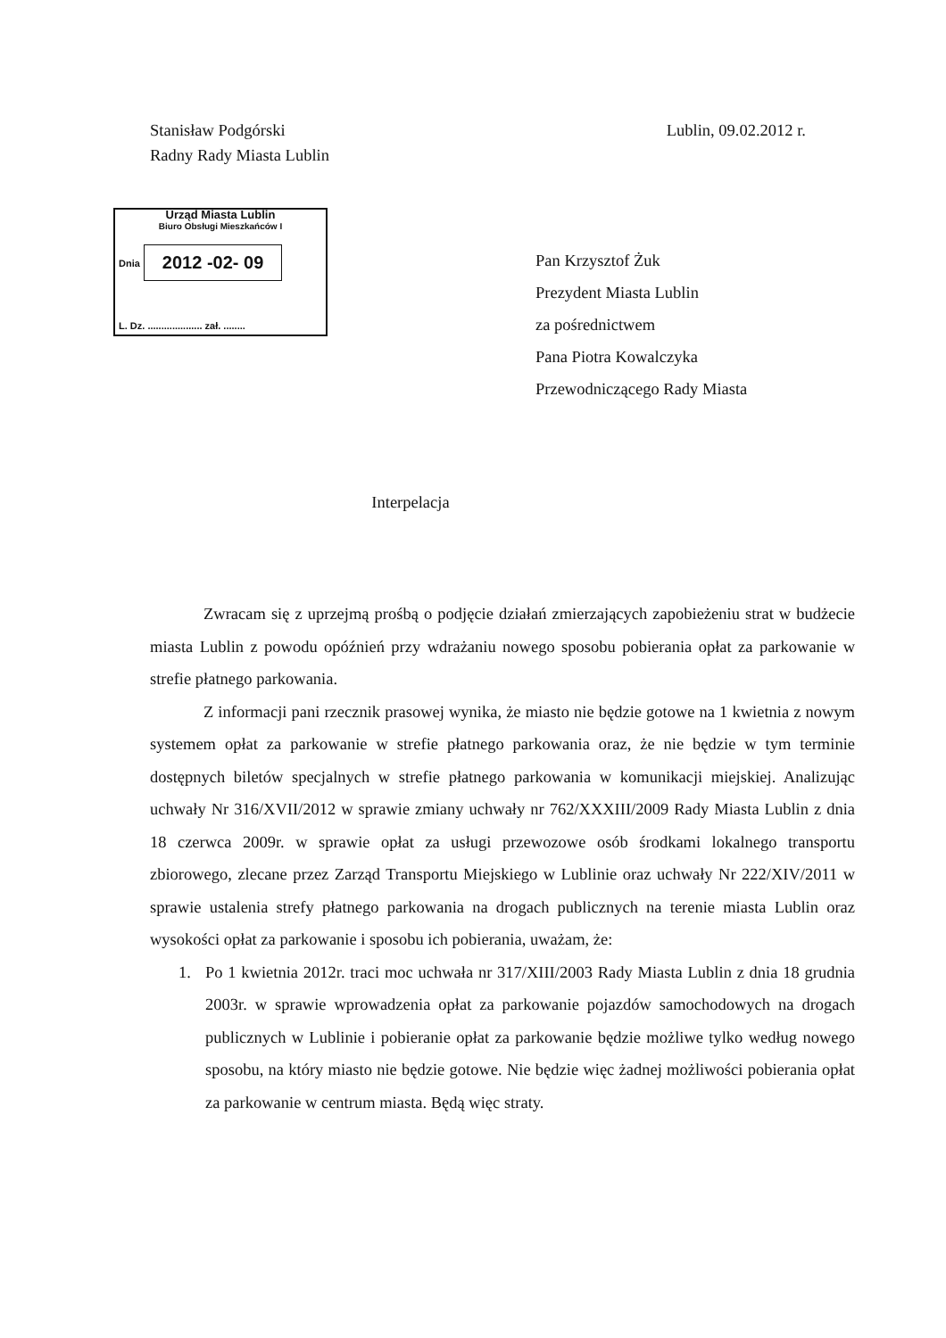Stanisław Podgórski
Radny Rady Miasta Lublin
Lublin, 09.02.2012 r.
Urząd Miasta Lublin
Biuro Obsługi Mieszkańców I
Dnia 2012 -02- 09
L. Dz. .................... zał. ........
Pan Krzysztof Żuk
Prezydent Miasta Lublin
za pośrednictwem
Pana Piotra Kowalczyka
Przewodniczącego Rady Miasta
Interpelacja
Zwracam się z uprzejmą prośbą o podjęcie działań zmierzających zapobieżeniu strat w budżecie miasta Lublin z powodu opóźnień przy wdrażaniu nowego sposobu pobierania opłat za parkowanie w strefie płatnego parkowania.
Z informacji pani rzecznik prasowej wynika, że miasto nie będzie gotowe na 1 kwietnia z nowym systemem opłat za parkowanie w strefie płatnego parkowania oraz, że nie będzie w tym terminie dostępnych biletów specjalnych w strefie płatnego parkowania w komunikacji miejskiej. Analizując uchwały Nr 316/XVII/2012 w sprawie zmiany uchwały nr 762/XXXIII/2009 Rady Miasta Lublin z dnia 18 czerwca 2009r. w sprawie opłat za usługi przewozowe osób środkami lokalnego transportu zbiorowego, zlecane przez Zarząd Transportu Miejskiego w Lublinie oraz uchwały Nr 222/XIV/2011 w sprawie ustalenia strefy płatnego parkowania na drogach publicznych na terenie miasta Lublin oraz wysokości opłat za parkowanie i sposobu ich pobierania, uważam, że:
1. Po 1 kwietnia 2012r. traci moc uchwała nr 317/XIII/2003 Rady Miasta Lublin z dnia 18 grudnia 2003r. w sprawie wprowadzenia opłat za parkowanie pojazdów samochodowych na drogach publicznych w Lublinie i pobieranie opłat za parkowanie będzie możliwe tylko według nowego sposobu, na który miasto nie będzie gotowe. Nie będzie więc żadnej możliwości pobierania opłat za parkowanie w centrum miasta. Będą więc straty.